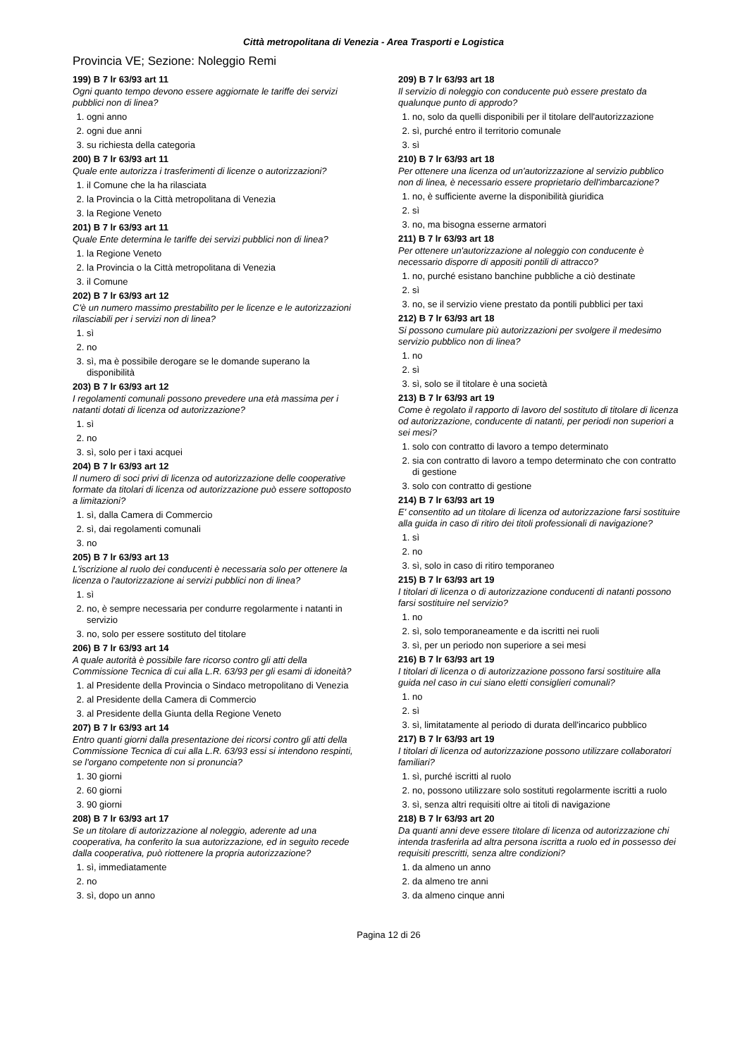Città metropolitana di Venezia - Area Trasporti e Logistica
Provincia VE; Sezione: Noleggio Remi
199) B 7 lr 63/93 art 11
Ogni quanto tempo devono essere aggiornate le tariffe dei servizi pubblici non di linea?
1. ogni anno
2. ogni due anni
3. su richiesta della categoria
200) B 7 lr 63/93 art 11
Quale ente autorizza i trasferimenti di licenze o autorizzazioni?
1. il Comune che la ha rilasciata
2. la Provincia o la Città metropolitana di Venezia
3. la Regione Veneto
201) B 7 lr 63/93 art 11
Quale Ente determina le tariffe dei servizi pubblici non di linea?
1. la Regione Veneto
2. la Provincia o la Città metropolitana di Venezia
3. il Comune
202) B 7 lr 63/93 art 12
C'è un numero massimo prestabilito per le licenze e le autorizzazioni rilasciabili per i servizi non di linea?
1. sì
2. no
3. sì, ma è possibile derogare se le domande superano la disponibilità
203) B 7 lr 63/93 art 12
I regolamenti comunali possono prevedere una età massima per i natanti dotati di licenza od autorizzazione?
1. sì
2. no
3. sì, solo per i taxi acquei
204) B 7 lr 63/93 art 12
Il numero di soci privi di licenza od autorizzazione delle cooperative formate da titolari di licenza od autorizzazione può essere sottoposto a limitazioni?
1. sì, dalla Camera di Commercio
2. sì, dai regolamenti comunali
3. no
205) B 7 lr 63/93 art 13
L'iscrizione al ruolo dei conducenti è necessaria solo per ottenere la licenza o l'autorizzazione ai servizi pubblici non di linea?
1. sì
2. no, è sempre necessaria per condurre regolarmente i natanti in servizio
3. no, solo per essere sostituto del titolare
206) B 7 lr 63/93 art 14
A quale autorità è possibile fare ricorso contro gli atti della Commissione Tecnica di cui alla L.R. 63/93 per gli esami di idoneità?
1. al Presidente della Provincia o Sindaco metropolitano di Venezia
2. al Presidente della Camera di Commercio
3. al Presidente della Giunta della Regione Veneto
207) B 7 lr 63/93 art 14
Entro quanti giorni dalla presentazione dei ricorsi contro gli atti della Commissione Tecnica di cui alla L.R. 63/93 essi si intendono respinti, se l'organo competente non si pronuncia?
1. 30 giorni
2. 60 giorni
3. 90 giorni
208) B 7 lr 63/93 art 17
Se un titolare di autorizzazione al noleggio, aderente ad una cooperativa, ha conferito la sua autorizzazione, ed in seguito recede dalla cooperativa, può riottenere la propria autorizzazione?
1. sì, immediatamente
2. no
3. sì, dopo un anno
209) B 7 lr 63/93 art 18
Il servizio di noleggio con conducente può essere prestato da qualunque punto di approdo?
1. no, solo da quelli disponibili per il titolare dell'autorizzazione
2. sì, purché entro il territorio comunale
3. sì
210) B 7 lr 63/93 art 18
Per ottenere una licenza od un'autorizzazione al servizio pubblico non di linea, è necessario essere proprietario dell'imbarcazione?
1. no, è sufficiente averne la disponibilità giuridica
2. sì
3. no, ma bisogna esserne armatori
211) B 7 lr 63/93 art 18
Per ottenere un'autorizzazione al noleggio con conducente è necessario disporre di appositi pontili di attracco?
1. no, purché esistano banchine pubbliche a ciò destinate
2. sì
3. no, se il servizio viene prestato da pontili pubblici per taxi
212) B 7 lr 63/93 art 18
Si possono cumulare più autorizzazioni per svolgere il medesimo servizio pubblico non di linea?
1. no
2. sì
3. sì, solo se il titolare è una società
213) B 7 lr 63/93 art 19
Come è regolato il rapporto di lavoro del sostituto di titolare di licenza od autorizzazione, conducente di natanti, per periodi non superiori a sei mesi?
1. solo con contratto di lavoro a tempo determinato
2. sia con contratto di lavoro a tempo determinato che con contratto di gestione
3. solo con contratto di gestione
214) B 7 lr 63/93 art 19
E' consentito ad un titolare di licenza od autorizzazione farsi sostituire alla guida in caso di ritiro dei titoli professionali di navigazione?
1. sì
2. no
3. sì, solo in caso di ritiro temporaneo
215) B 7 lr 63/93 art 19
I titolari di licenza o di autorizzazione conducenti di natanti possono farsi sostituire nel servizio?
1. no
2. sì, solo temporaneamente e da iscritti nei ruoli
3. sì, per un periodo non superiore a sei mesi
216) B 7 lr 63/93 art 19
I titolari di licenza o di autorizzazione possono farsi sostituire alla guida nel caso in cui siano eletti consiglieri comunali?
1. no
2. sì
3. sì, limitatamente al periodo di durata dell'incarico pubblico
217) B 7 lr 63/93 art 19
I titolari di licenza od autorizzazione possono utilizzare collaboratori familiari?
1. sì, purché iscritti al ruolo
2. no, possono utilizzare solo sostituti regolarmente iscritti a ruolo
3. sì, senza altri requisiti oltre ai titoli di navigazione
218) B 7 lr 63/93 art 20
Da quanti anni deve essere titolare di licenza od autorizzazione chi intenda trasferirla ad altra persona iscritta a ruolo ed in possesso dei requisiti prescritti, senza altre condizioni?
1. da almeno un anno
2. da almeno tre anni
3. da almeno cinque anni
Pagina 12 di 26